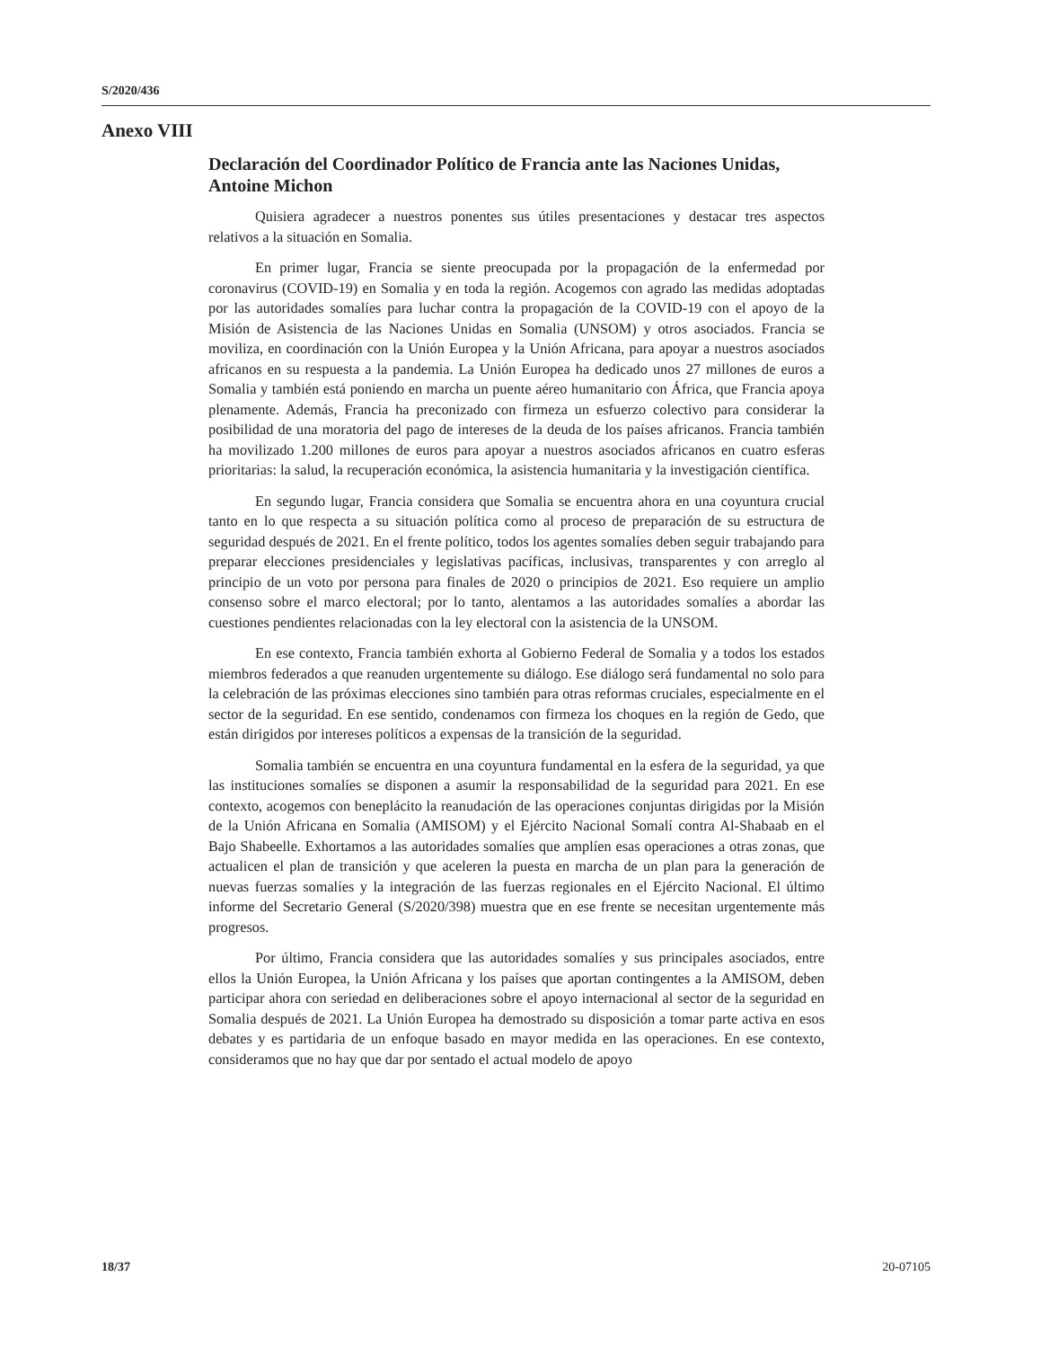S/2020/436
Anexo VIII
Declaración del Coordinador Político de Francia ante las Naciones Unidas, Antoine Michon
Quisiera agradecer a nuestros ponentes sus útiles presentaciones y destacar tres aspectos relativos a la situación en Somalia.
En primer lugar, Francia se siente preocupada por la propagación de la enfermedad por coronavirus (COVID-19) en Somalia y en toda la región. Acogemos con agrado las medidas adoptadas por las autoridades somalíes para luchar contra la propagación de la COVID-19 con el apoyo de la Misión de Asistencia de las Naciones Unidas en Somalia (UNSOM) y otros asociados. Francia se moviliza, en coordinación con la Unión Europea y la Unión Africana, para apoyar a nuestros asociados africanos en su respuesta a la pandemia. La Unión Europea ha dedicado unos 27 millones de euros a Somalia y también está poniendo en marcha un puente aéreo humanitario con África, que Francia apoya plenamente. Además, Francia ha preconizado con firmeza un esfuerzo colectivo para considerar la posibilidad de una moratoria del pago de intereses de la deuda de los países africanos. Francia también ha movilizado 1.200 millones de euros para apoyar a nuestros asociados africanos en cuatro esferas prioritarias: la salud, la recuperación económica, la asistencia humanitaria y la investigación científica.
En segundo lugar, Francia considera que Somalia se encuentra ahora en una coyuntura crucial tanto en lo que respecta a su situación política como al proceso de preparación de su estructura de seguridad después de 2021. En el frente político, todos los agentes somalíes deben seguir trabajando para preparar elecciones presidenciales y legislativas pacíficas, inclusivas, transparentes y con arreglo al principio de un voto por persona para finales de 2020 o principios de 2021. Eso requiere un amplio consenso sobre el marco electoral; por lo tanto, alentamos a las autoridades somalíes a abordar las cuestiones pendientes relacionadas con la ley electoral con la asistencia de la UNSOM.
En ese contexto, Francia también exhorta al Gobierno Federal de Somalia y a todos los estados miembros federados a que reanuden urgentemente su diálogo. Ese diálogo será fundamental no solo para la celebración de las próximas elecciones sino también para otras reformas cruciales, especialmente en el sector de la seguridad. En ese sentido, condenamos con firmeza los choques en la región de Gedo, que están dirigidos por intereses políticos a expensas de la transición de la seguridad.
Somalia también se encuentra en una coyuntura fundamental en la esfera de la seguridad, ya que las instituciones somalíes se disponen a asumir la responsabilidad de la seguridad para 2021. En ese contexto, acogemos con beneplácito la reanudación de las operaciones conjuntas dirigidas por la Misión de la Unión Africana en Somalia (AMISOM) y el Ejército Nacional Somalí contra Al-Shabaab en el Bajo Shabeelle. Exhortamos a las autoridades somalíes que amplíen esas operaciones a otras zonas, que actualicen el plan de transición y que aceleren la puesta en marcha de un plan para la generación de nuevas fuerzas somalíes y la integración de las fuerzas regionales en el Ejército Nacional. El último informe del Secretario General (S/2020/398) muestra que en ese frente se necesitan urgentemente más progresos.
Por último, Francia considera que las autoridades somalíes y sus principales asociados, entre ellos la Unión Europea, la Unión Africana y los países que aportan contingentes a la AMISOM, deben participar ahora con seriedad en deliberaciones sobre el apoyo internacional al sector de la seguridad en Somalia después de 2021. La Unión Europea ha demostrado su disposición a tomar parte activa en esos debates y es partidaria de un enfoque basado en mayor medida en las operaciones. En ese contexto, consideramos que no hay que dar por sentado el actual modelo de apoyo
18/37 20-07105